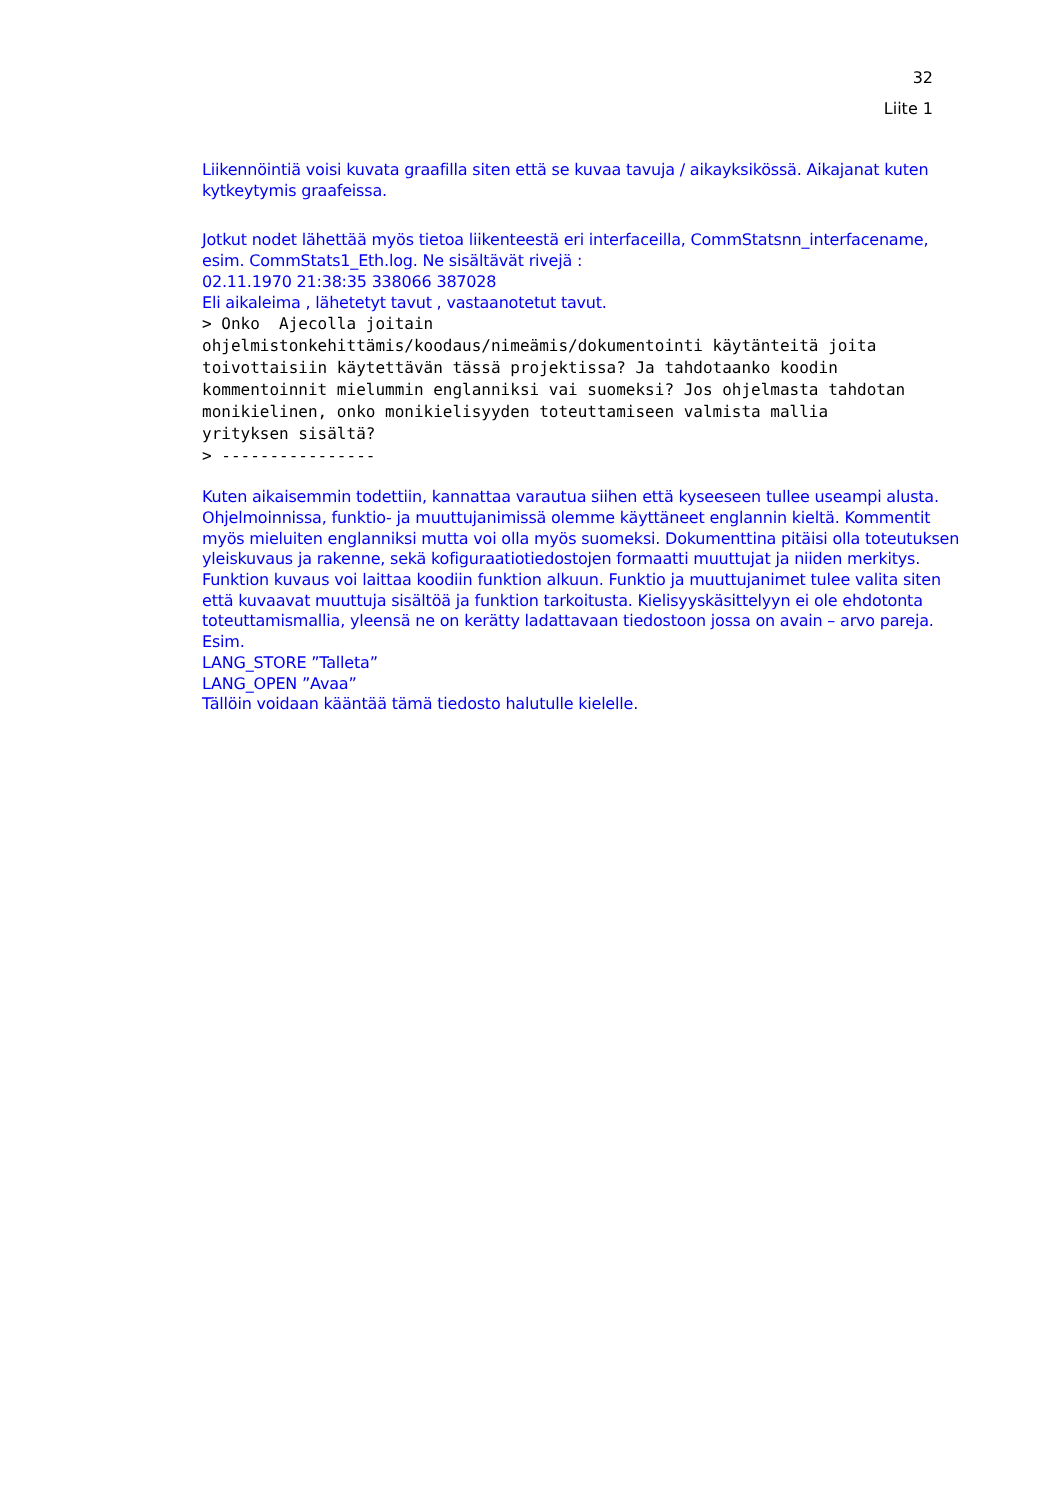32
Liite 1
Liikennöintiä voisi kuvata graafilla siten että se kuvaa tavuja / aikayksikössä. Aikajanat kuten kytkeytymis graafeissa.
Jotkut nodet lähettää myös tietoa liikenteestä eri interfaceilla, CommStatsnn_interfacename, esim. CommStats1_Eth.log. Ne sisältävät rivejä :
02.11.1970 21:38:35 338066 387028
Eli aikaleima , lähetetyt tavut , vastaanotetut tavut.
> Onko  Ajecolla joitain
ohjelmistonkehittämis/koodaus/nimeämis/dokumentointi käytänteitä joita
toivottaisiin käytettävän tässä projektissa? Ja tahdotaanko koodin
kommentoinnit mielummin englanniksi vai suomeksi? Jos ohjelmasta tahdotan
monikielinen, onko monikielisyyden toteuttamiseen valmista mallia
yrityksen sisältä?
> ----------------
Kuten aikaisemmin todettiin, kannattaa varautua siihen että kyseeseen tullee useampi alusta. Ohjelmoinnissa, funktio- ja muuttujanimissä olemme käyttäneet englannin kieltä. Kommentit myös mieluiten englanniksi mutta voi olla myös suomeksi. Dokumenttina pitäisi olla toteutuksen yleiskuvaus ja rakenne, sekä kofiguraatiotiedostojen formaatti muuttujat ja niiden merkitys. Funktion kuvaus voi laittaa koodiin funktion alkuun. Funktio ja muuttujanimet tulee valita siten että kuvaavat muuttuja sisältöä ja funktion tarkoitusta. Kielisyyskäsittelyyn ei ole ehdotonta toteuttamismallia, yleensä ne on kerätty ladattavaan tiedostoon jossa on avain – arvo pareja. Esim.
LANG_STORE ”Talleta”
LANG_OPEN ”Avaa”
Tällöin voidaan kääntää tämä tiedosto halutulle kielelle.